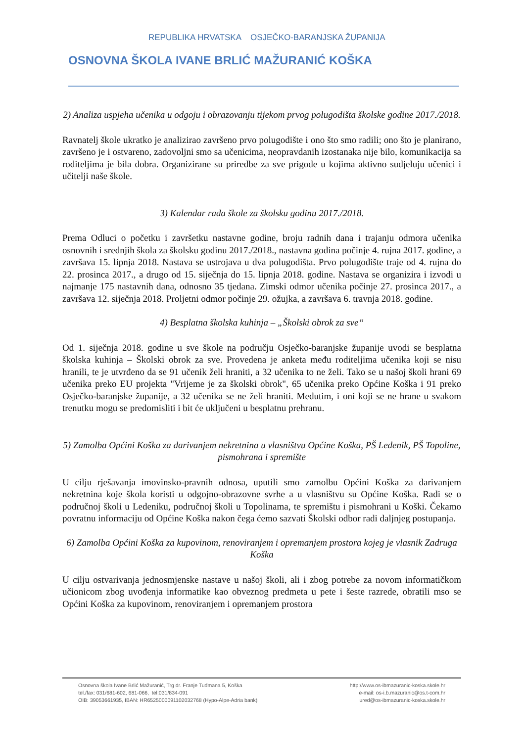REPUBLIKA HRVATSKA OSJEČKO-BARANJSKA ŽUPANIJA
OSNOVNA ŠKOLA IVANE BRLIĆ MAŽURANIĆ KOŠKA
2) Analiza uspjeha učenika u odgoju i obrazovanju tijekom prvog polugodišta školske godine 2017./2018.
Ravnatelj škole ukratko je analizirao završeno prvo polugodište i ono što smo radili; ono što je planirano, završeno je i ostvareno, zadovoljni smo sa učenicima, neopravdanih izostanaka nije bilo, komunikacija sa roditeljima je bila dobra. Organizirane su priredbe za sve prigode u kojima aktivno sudjeluju učenici i učitelji naše škole.
3) Kalendar rada škole za školsku godinu 2017./2018.
Prema Odluci o početku i završetku nastavne godine, broju radnih dana i trajanju odmora učenika osnovnih i srednjih škola za školsku godinu 2017./2018., nastavna godina počinje 4. rujna 2017. godine, a završava 15. lipnja 2018. Nastava se ustrojava u dva polugodišta. Prvo polugodište traje od 4. rujna do 22. prosinca 2017., a drugo od 15. siječnja do 15. lipnja 2018. godine. Nastava se organizira i izvodi u najmanje 175 nastavnih dana, odnosno 35 tjedana. Zimski odmor učenika počinje 27. prosinca 2017., a završava 12. siječnja 2018. Proljetni odmor počinje 29. ožujka, a završava 6. travnja 2018. godine.
4) Besplatna školska kuhinja – „Školski obrok za sve“
Od 1. siječnja 2018. godine u sve škole na području Osječko-baranjske županije uvodi se besplatna školska kuhinja – Školski obrok za sve. Provedena je anketa među roditeljima učenika koji se nisu hranili, te je utvrđeno da se 91 učenik želi hraniti, a 32 učenika to ne želi. Tako se u našoj školi hrani 69 učenika preko EU projekta "Vrijeme je za školski obrok", 65 učenika preko Općine Koška i 91 preko Osječko-baranjske županije, a 32 učenika se ne želi hraniti. Međutim, i oni koji se ne hrane u svakom trenutku mogu se predomisliti i bit će uključeni u besplatnu prehranu.
5) Zamolba Općini Koška za darivanjem nekretnina u vlasništvu Općine Koška, PŠ Ledenik, PŠ Topoline, pismohrana i spremište
U cilju rješavanja imovinsko-pravnih odnosa, uputili smo zamolbu Općini Koška za darivanjem nekretnina koje škola koristi u odgojno-obrazovne svrhe a u vlasništvu su Općine Koška. Radi se o područnoj školi u Ledeniku, područnoj školi u Topolinama, te spremištu i pismohrani u Koški. Čekamo povratnu informaciju od Općine Koška nakon čega ćemo sazvati Školski odbor radi daljnjeg postupanja.
6) Zamolba Općini Koška za kupovinom, renoviranjem i opremanjem prostora kojeg je vlasnik Zadruga Koška
U cilju ostvarivanja jednosmjenske nastave u našoj školi, ali i zbog potrebe za novom informatičkom učionicom zbog uvođenja informatike kao obveznog predmeta u pete i šeste razrede, obratili mso se Općini Koška za kupovinom, renoviranjem i opremanjem prostora
Osnovna škola Ivane Brlić Mažuranić, Trg dr. Franje Tuđmana 5, Koška
tel./fax: 031/681-602, 681-066, tel:031/834-091
OIB: 39053661935, IBAN: HR6525000091102032768 (Hypo-Alpe-Adria bank)
http://www.os-ibmazuranic-koska.skole.hr
e-mail: os-i.b.mazuranic@os.t-com.hr
ured@os-ibmazuranic-koska.skole.hr